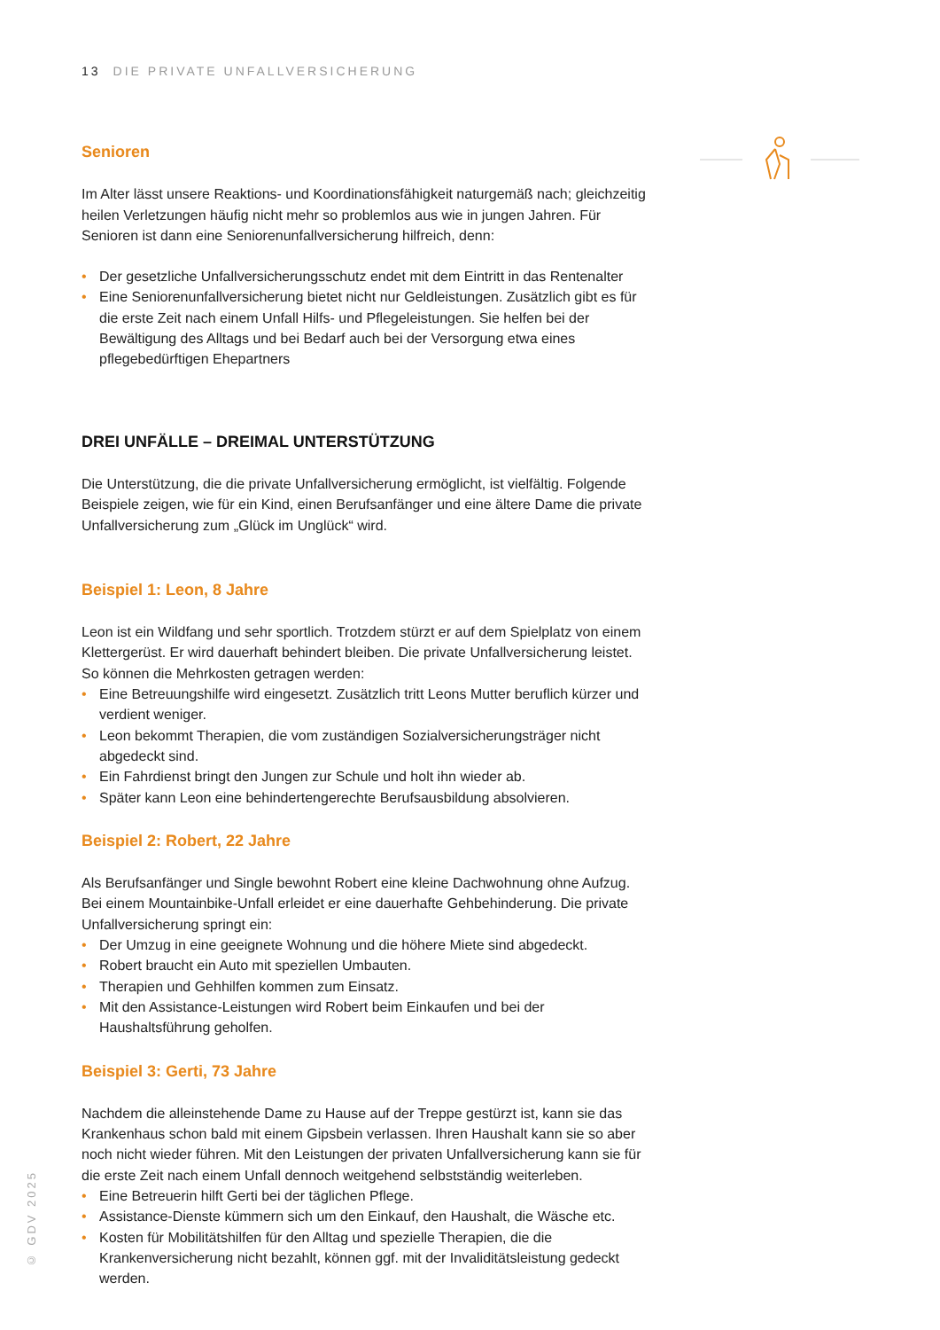13 DIE PRIVATE UNFALLVERSICHERUNG
Senioren
Im Alter lässt unsere Reaktions- und Koordinationsfähigkeit naturgemäß nach; gleichzeitig heilen Verletzungen häufig nicht mehr so problemlos aus wie in jungen Jahren. Für Senioren ist dann eine Seniorenunfallversicherung hilfreich, denn:
• Der gesetzliche Unfallversicherungsschutz endet mit dem Eintritt in das Rentenalter
• Eine Seniorenunfallversicherung bietet nicht nur Geldleistungen. Zusätzlich gibt es für die erste Zeit nach einem Unfall Hilfs- und Pflegeleistungen. Sie helfen bei der Bewältigung des Alltags und bei Bedarf auch bei der Versorgung etwa eines pflegebedürftigen Ehepartners
DREI UNFÄLLE – DREIMAL UNTERSTÜTZUNG
Die Unterstützung, die die private Unfallversicherung ermöglicht, ist vielfältig. Folgende Beispiele zeigen, wie für ein Kind, einen Berufsanfänger und eine ältere Dame die private Unfallversicherung zum „Glück im Unglück“ wird.
Beispiel 1: Leon, 8 Jahre
Leon ist ein Wildfang und sehr sportlich. Trotzdem stürzt er auf dem Spielplatz von einem Klettergerüst. Er wird dauerhaft behindert bleiben. Die private Unfallversicherung leistet. So können die Mehrkosten getragen werden:
• Eine Betreuungshilfe wird eingesetzt. Zusätzlich tritt Leons Mutter beruflich kürzer und verdient weniger.
• Leon bekommt Therapien, die vom zuständigen Sozialversicherungsträger nicht abgedeckt sind.
• Ein Fahrdienst bringt den Jungen zur Schule und holt ihn wieder ab.
• Später kann Leon eine behindertengerechte Berufsausbildung absolvieren.
Beispiel 2: Robert, 22 Jahre
Als Berufsanfänger und Single bewohnt Robert eine kleine Dachwohnung ohne Aufzug. Bei einem Mountainbike-Unfall erleidet er eine dauerhafte Gehbehinderung. Die private Unfallversicherung springt ein:
• Der Umzug in eine geeignete Wohnung und die höhere Miete sind abgedeckt.
• Robert braucht ein Auto mit speziellen Umbauten.
• Therapien und Gehhilfen kommen zum Einsatz.
• Mit den Assistance-Leistungen wird Robert beim Einkaufen und bei der Haushaltsführung geholfen.
Beispiel 3: Gerti, 73 Jahre
Nachdem die alleinstehende Dame zu Hause auf der Treppe gestürzt ist, kann sie das Krankenhaus schon bald mit einem Gipsbein verlassen. Ihren Haushalt kann sie so aber noch nicht wieder führen. Mit den Leistungen der privaten Unfallversicherung kann sie für die erste Zeit nach einem Unfall dennoch weitgehend selbstständig weiterleben.
• Eine Betreuerin hilft Gerti bei der täglichen Pflege.
• Assistance-Dienste kümmern sich um den Einkauf, den Haushalt, die Wäsche etc.
• Kosten für Mobilitätshilfen für den Alltag und spezielle Therapien, die die Krankenversicherung nicht bezahlt, können ggf. mit der Invaliditätsleistung gedeckt werden.
© GDV 2025